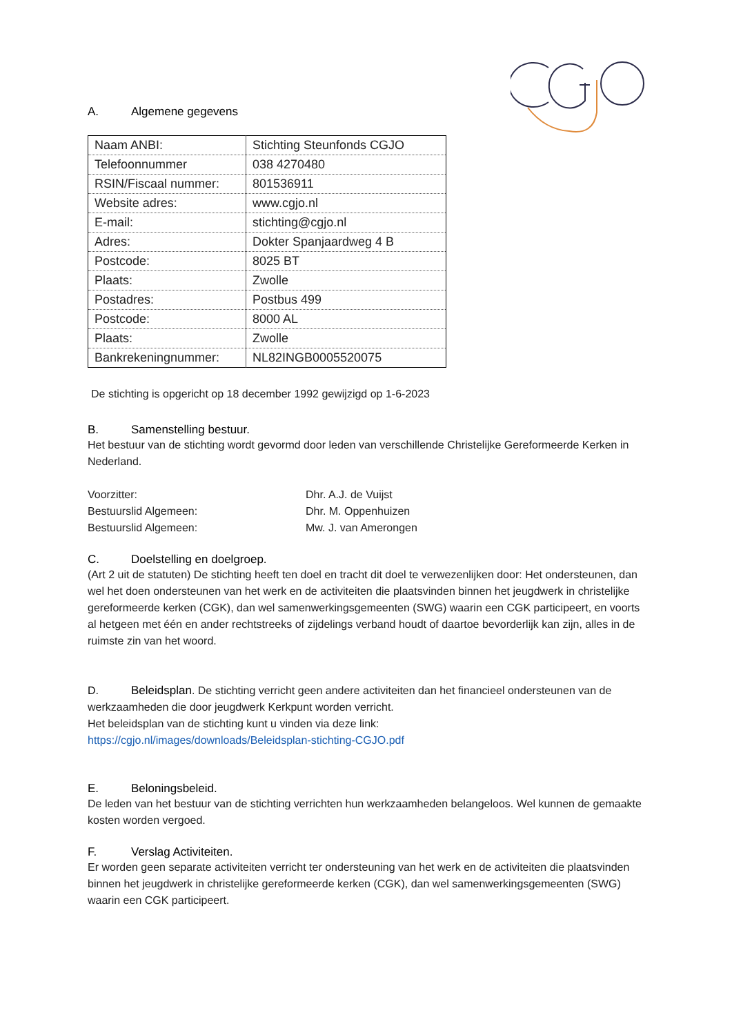A. Algemene gegevens
| Naam ANBI: | Stichting Steunfonds CGJO |
| Telefoonnummer | 038 4270480 |
| RSIN/Fiscaal nummer: | 801536911 |
| Website adres: | www.cgjo.nl |
| E-mail: | stichting@cgjo.nl |
| Adres: | Dokter Spanjaardweg 4 B |
| Postcode: | 8025 BT |
| Plaats: | Zwolle |
| Postadres: | Postbus 499 |
| Postcode: | 8000 AL |
| Plaats: | Zwolle |
| Bankrekeningnummer: | NL82INGB0005520075 |
De stichting is opgericht op 18 december 1992 gewijzigd op 1-6-2023
B. Samenstelling bestuur.
Het bestuur van de stichting wordt gevormd door leden van verschillende Christelijke Gereformeerde Kerken in Nederland.
| Voorzitter: | Dhr. A.J. de Vuijst |
| Bestuurslid Algemeen: | Dhr. M. Oppenhuizen |
| Bestuurslid Algemeen: | Mw. J. van Amerongen |
C. Doelstelling en doelgroep.
(Art 2 uit de statuten) De stichting heeft ten doel en tracht dit doel te verwezenlijken door: Het ondersteunen, dan wel het doen ondersteunen van het werk en de activiteiten die plaatsvinden binnen het jeugdwerk in christelijke gereformeerde kerken (CGK), dan wel samenwerkingsgemeenten (SWG) waarin een CGK participeert, en voorts al hetgeen met één en ander rechtstreeks of zijdelings verband houdt of daartoe bevorderlijk kan zijn, alles in de ruimste zin van het woord.
D. Beleidsplan. De stichting verricht geen andere activiteiten dan het financieel ondersteunen van de werkzaamheden die door jeugdwerk Kerkpunt worden verricht.
Het beleidsplan van de stichting kunt u vinden via deze link:
https://cgjo.nl/images/downloads/Beleidsplan-stichting-CGJO.pdf
E. Beloningsbeleid.
De leden van het bestuur van de stichting verrichten hun werkzaamheden belangeloos. Wel kunnen de gemaakte kosten worden vergoed.
F. Verslag Activiteiten.
Er worden geen separate activiteiten verricht ter ondersteuning van het werk en de activiteiten die plaatsvinden binnen het jeugdwerk in christelijke gereformeerde kerken (CGK), dan wel samenwerkingsgemeenten (SWG) waarin een CGK participeert.